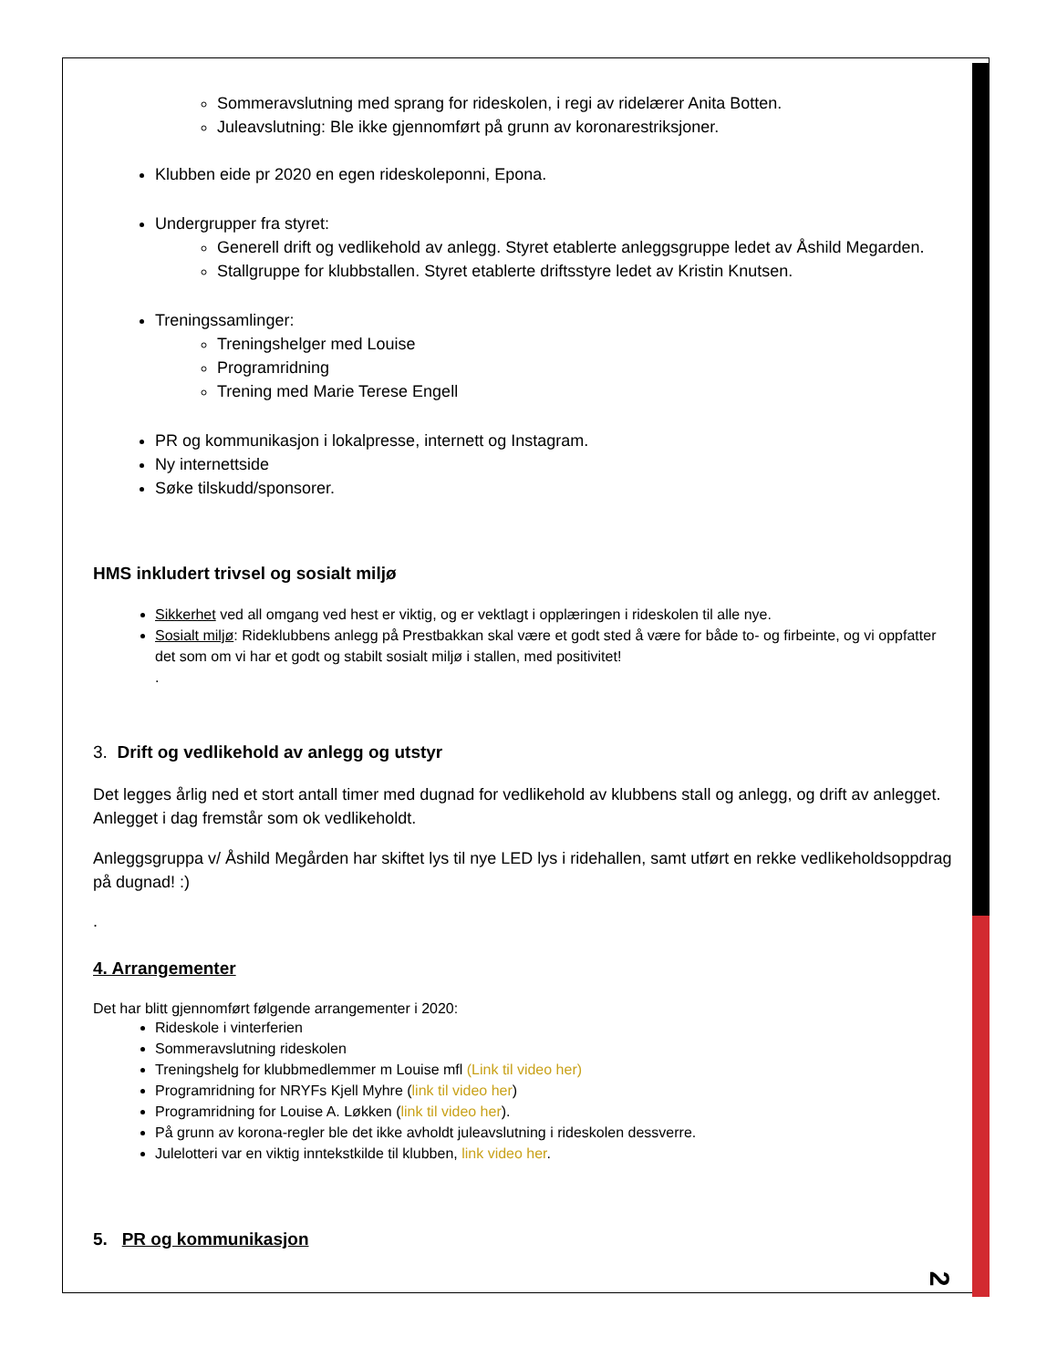Sommeravslutning med sprang for rideskolen, i regi av ridelærer Anita Botten.
Juleavslutning: Ble ikke gjennomført på grunn av koronarestriksjoner.
Klubben eide pr 2020 en egen rideskoleponni, Epona.
Undergrupper fra styret:
Generell drift og vedlikehold av anlegg. Styret etablerte anleggsgruppe ledet av Åshild Megarden.
Stallgruppe for klubbstallen. Styret etablerte driftsstyre ledet av Kristin Knutsen.
Treningssamlinger:
Treningshelger med Louise
Programridning
Trening med Marie Terese Engell
PR og kommunikasjon i lokalpresse, internett og Instagram.
Ny internettside
Søke tilskudd/sponsorer.
HMS inkludert trivsel og sosialt miljø
Sikkerhet ved all omgang ved hest er viktig, og er vektlagt i opplæringen i rideskolen til alle nye.
Sosialt miljø: Rideklubbens anlegg på Prestbakkan skal være et godt sted å være for både to- og firbeinte, og vi oppfatter det som om vi har et godt og stabilt sosialt miljø i stallen, med positivitet!
.
3. Drift og vedlikehold av anlegg og utstyr
Det legges årlig ned et stort antall timer med dugnad for vedlikehold av klubbens stall og anlegg, og drift av anlegget. Anlegget i dag fremstår som ok vedlikeholdt.
Anleggsgruppa v/ Åshild Megården har skiftet lys til nye LED lys i ridehallen, samt utført en rekke vedlikeholdsoppdrag på dugnad! :)
.
4. Arrangementer
Det har blitt gjennomført følgende arrangementer i 2020:
Rideskole i vinterferien
Sommeravslutning rideskolen
Treningshelg for klubbmedlemmer m Louise mfl (Link til video her)
Programridning for NRYFs Kjell Myhre (link til video her)
Programridning for Louise A. Løkken (link til video her).
På grunn av korona-regler ble det ikke avholdt juleavslutning i rideskolen dessverre.
Julelotteri var en viktig inntekstkilde til klubben, link video her.
5. PR og kommunikasjon
2